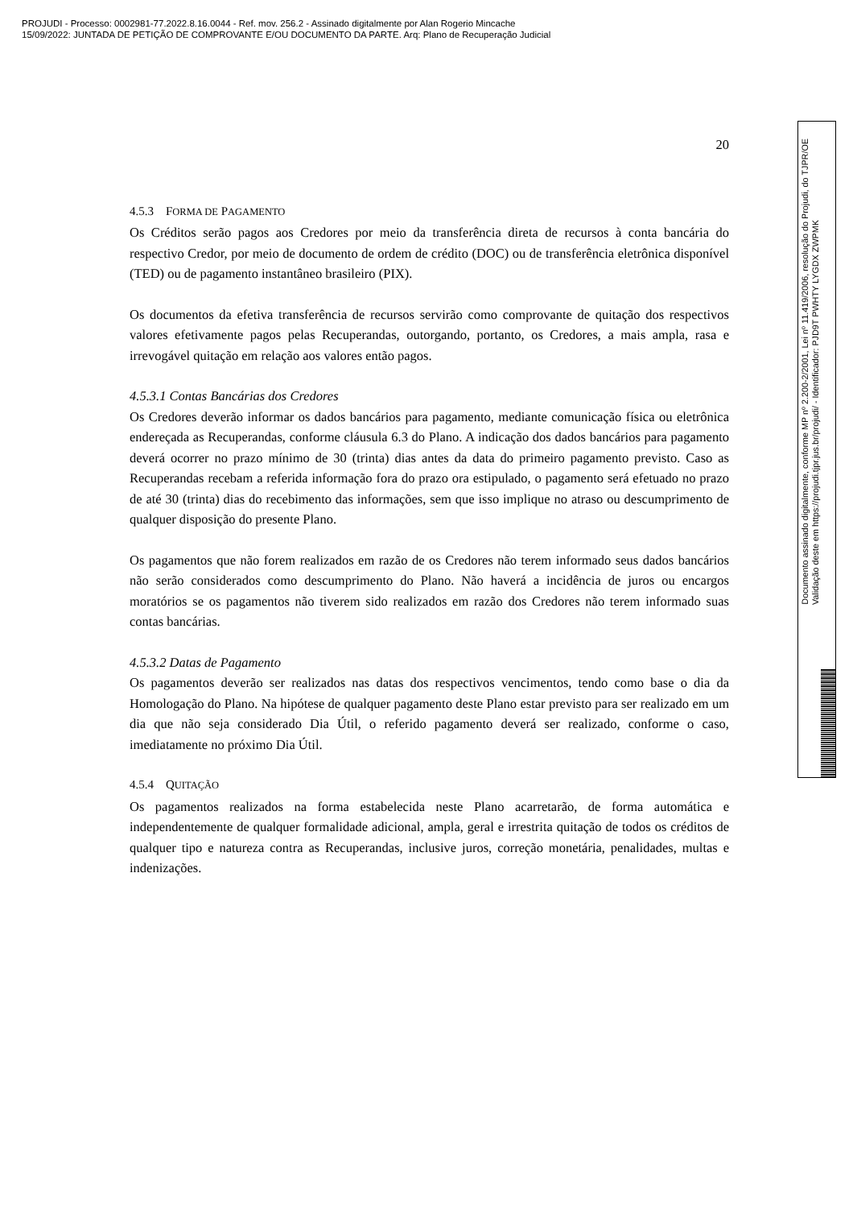PROJUDI - Processo: 0002981-77.2022.8.16.0044 - Ref. mov. 256.2 - Assinado digitalmente por Alan Rogerio Mincache
15/09/2022: JUNTADA DE PETIÇÃO DE COMPROVANTE E/OU DOCUMENTO DA PARTE. Arq: Plano de Recuperação Judicial
20
4.5.3 FORMA DE PAGAMENTO
Os Créditos serão pagos aos Credores por meio da transferência direta de recursos à conta bancária do respectivo Credor, por meio de documento de ordem de crédito (DOC) ou de transferência eletrônica disponível (TED) ou de pagamento instantâneo brasileiro (PIX).
Os documentos da efetiva transferência de recursos servirão como comprovante de quitação dos respectivos valores efetivamente pagos pelas Recuperandas, outorgando, portanto, os Credores, a mais ampla, rasa e irrevogável quitação em relação aos valores então pagos.
4.5.3.1 Contas Bancárias dos Credores
Os Credores deverão informar os dados bancários para pagamento, mediante comunicação física ou eletrônica endereçada as Recuperandas, conforme cláusula 6.3 do Plano. A indicação dos dados bancários para pagamento deverá ocorrer no prazo mínimo de 30 (trinta) dias antes da data do primeiro pagamento previsto. Caso as Recuperandas recebam a referida informação fora do prazo ora estipulado, o pagamento será efetuado no prazo de até 30 (trinta) dias do recebimento das informações, sem que isso implique no atraso ou descumprimento de qualquer disposição do presente Plano.
Os pagamentos que não forem realizados em razão de os Credores não terem informado seus dados bancários não serão considerados como descumprimento do Plano. Não haverá a incidência de juros ou encargos moratórios se os pagamentos não tiverem sido realizados em razão dos Credores não terem informado suas contas bancárias.
4.5.3.2 Datas de Pagamento
Os pagamentos deverão ser realizados nas datas dos respectivos vencimentos, tendo como base o dia da Homologação do Plano. Na hipótese de qualquer pagamento deste Plano estar previsto para ser realizado em um dia que não seja considerado Dia Útil, o referido pagamento deverá ser realizado, conforme o caso, imediatamente no próximo Dia Útil.
4.5.4 QUITAÇÃO
Os pagamentos realizados na forma estabelecida neste Plano acarretarão, de forma automática e independentemente de qualquer formalidade adicional, ampla, geral e irrestrita quitação de todos os créditos de qualquer tipo e natureza contra as Recuperandas, inclusive juros, correção monetária, penalidades, multas e indenizações.
Documento assinado digitalmente, conforme MP nº 2.200-2/2001, Lei nº 11.419/2006, resolução do Projudi, do TJPR/OE
Validação deste em https://projudi.tjpr.jus.br/projudi/ - Identificador: PJD9T PWHTY LYGDX ZWPMK